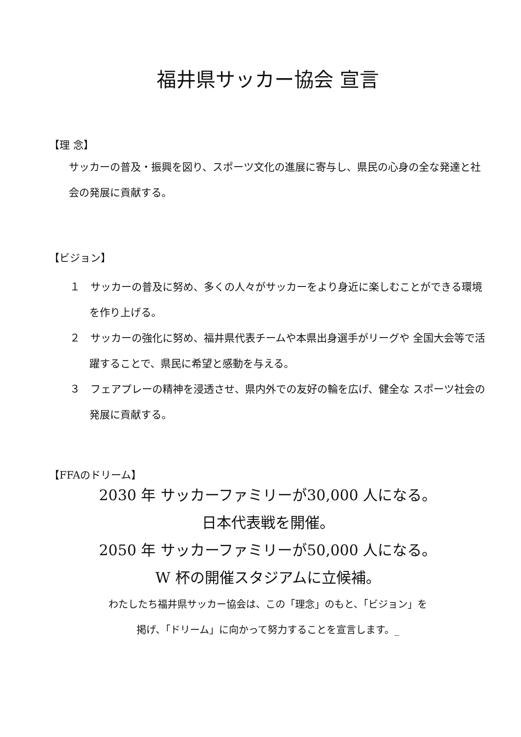福井県サッカー協会 宣言
【理 念】
サッカーの普及・振興を図り、スポーツ文化の進展に寄与し、県民の心身の全な発達と社会の発展に貢献する。
【ビジョン】
１　サッカーの普及に努め、多くの人々がサッカーをより身近に楽しむことができる環境を作り上げる。
２　サッカーの強化に努め、福井県代表チームや本県出身選手がリーグや 全国大会等で活躍することで、県民に希望と感動を与える。
３　フェアプレーの精神を浸透させ、県内外での友好の輪を広げ、健全な スポーツ社会の発展に貢献する。
【FFAのドリーム】
2030 年 サッカーファミリーが30,000 人になる。
日本代表戦を開催。
2050 年 サッカーファミリーが50,000 人になる。
W 杯の開催スタジアムに立候補。
わたしたち福井県サッカー協会は、この「理念」のもと、「ビジョン」を
掲げ、「ドリーム」に向かって努力することを宣言します。_